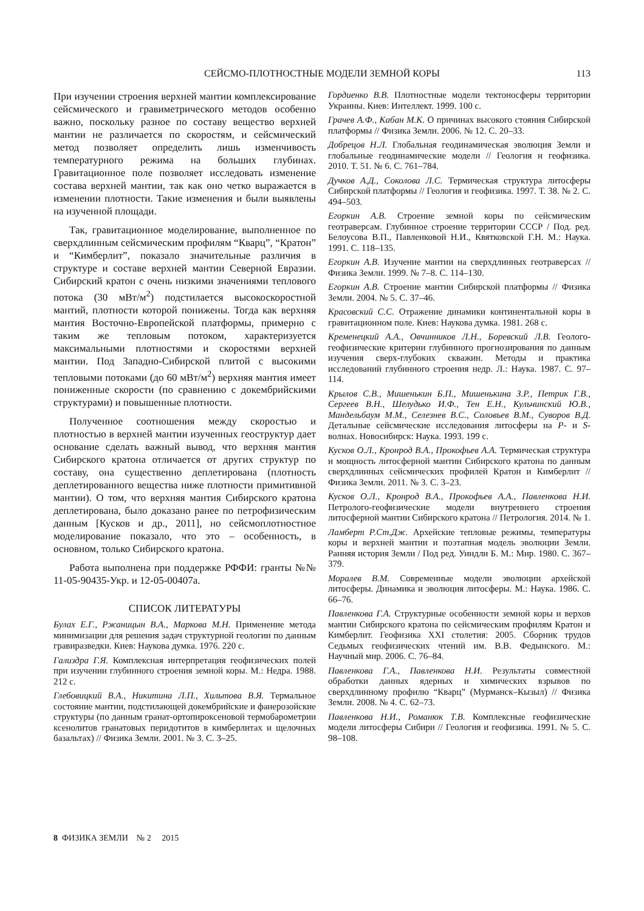СЕЙСМО-ПЛОТНОСТНЫЕ МОДЕЛИ ЗЕМНОЙ КОРЫ
113
При изучении строения верхней мантии комплексирование сейсмического и гравиметрического методов особенно важно, поскольку разное по составу вещество верхней мантии не различается по скоростям, и сейсмический метод позволяет определить лишь изменчивость температурного режима на больших глубинах. Гравитационное поле позволяет исследовать изменение состава верхней мантии, так как оно четко выражается в изменении плотности. Такие изменения и были выявлены на изученной площади.
Так, гравитационное моделирование, выполненное по сверхдлинным сейсмическим профилям “Кварц”, “Кратон” и “Кимберлит”, показало значительные различия в структуре и составе верхней мантии Северной Евразии. Сибирский кратон с очень низкими значениями теплового потока (30 мВт/м<sup>2</sup>) подстилается высокоскоростной мантий, плотности которой понижены. Тогда как верхняя мантия Восточно-Европейской платформы, примерно с таким же тепловым потоком, характеризуется максимальными плотностями и скоростями верхней мантии. Под Западно-Сибирской плитой с высокими тепловыми потоками (до 60 мВт/м<sup>2</sup>) верхняя мантия имеет пониженные скорости (по сравнению с докембрийскими структурами) и повышенные плотности.
Полученное соотношения между скоростью и плотностью в верхней мантии изученных геоструктур дает основание сделать важный вывод, что верхняя мантия Сибирского кратона отличается от других структур по составу, она существенно деплетирована (плотность деплетированного вещества ниже плотности примитивной мантии). О том, что верхняя мантия Сибирского кратона деплетирована, было доказано ранее по петрофизическим данным [Кусков и др., 2011], но сейсмоплотностное моделирование показало, что это – особенность, в основном, только Сибирского кратона.
Работа выполнена при поддержке РФФИ: гранты №№ 11-05-90435-Укр. и 12-05-00407а.
СПИСОК ЛИТЕРАТУРЫ
Булах Е.Г., Ржаницын В.А., Маркова М.Н. Применение метода минимизации для решения задач структурной геологии по данным гравиразведки. Киев: Наукова думка. 1976. 220 с.
Гализдра Г.Я. Комплексная интерпретация геофизических полей при изучении глубинного строения земной коры. М.: Недра. 1988. 212 с.
Глебовицкий В.А., Никитина Л.П., Хильтова В.Я. Термальное состояние мантии, подстилающей докембрийские и фанерозойские структуры (по данным гранат-ортопироксеновой термобарометрии ксенолитов гранатовых перидотитов в кимберлитах и щелочных базальтах) // Физика Земли. 2001. № 3. С. 3–25.
Гордиенко В.В. Плотностные модели тектоносферы территории Украины. Киев: Интеллект. 1999. 100 с.
Грачев А.Ф., Кабан М.К. О причинах высокого стояния Сибирской платформы // Физика Земли. 2006. № 12. С. 20–33.
Добрецов Н.Л. Глобальная геодинамическая эволюция Земли и глобальные геодинамические модели // Геология и геофизика. 2010. Т. 51. № 6. С. 761–784.
Дучков А.Д., Соколова Л.С. Термическая структура литосферы Сибирской платформы // Геология и геофизика. 1997. Т. 38. № 2. С. 494–503.
Егоркин А.В. Строение земной коры по сейсмическим геотраверсам. Глубинное строение территории СССР / Под. ред. Белоусова В.П., Павленковой Н.И., Квятковской Г.Н. М.: Наука. 1991. С. 118–135.
Егоркин А.В. Изучение мантии на сверхдлинных геотраверсах // Физика Земли. 1999. № 7–8. С. 114–130.
Егоркин А.В. Строение мантии Сибирской платформы // Физика Земли. 2004. № 5. С. 37–46.
Красовский С.С. Отражение динамики континентальной коры в гравитационном поле. Киев: Наукова думка. 1981. 268 с.
Кременецкий А.А., Овчинников Л.Н., Боревский Л.В. Геолого-геофизические критерии глубинного прогнозирования по данным изучения сверх-глубоких скважин. Методы и практика исследований глубинного строения недр. Л.: Наука. 1987. С. 97–114.
Крылов С.В., Мишенькин Б.П., Мишенькина З.Р., Петрик Г.В., Сергеев В.Н., Шелудько И.Ф., Тен Е.Н., Кульчинский Ю.В., Мандельбаум М.М., Селезнев В.С., Соловьев В.М., Суворов В.Д. Детальные сейсмические исследования литосферы на P- и S-волнах. Новосибирск: Наука. 1993. 199 с.
Кусков О.Л., Кронрод В.А., Прокофьев А.А. Термическая структура и мощность литосферной мантии Сибирского кратона по данным сверхдлинных сейсмических профилей Кратон и Кимберлит // Физика Земли. 2011. № 3. С. 3–23.
Кусков О.Л., Кронрод В.А., Прокофьев А.А., Павленкова Н.И. Петролого-геофизические модели внутреннего строения литосферной мантии Сибирского кратона // Петрология. 2014. № 1.
Ламберт Р.Ст.Дж. Архейские тепловые режимы, температуры коры и верхней мантии и поэтапная модель эволюции Земли. Ранняя история Земли / Под ред. Уиндли Б. М.: Мир. 1980. С. 367–379.
Моралев В.М. Современные модели эволюции архейской литосферы. Динамика и эволюция литосферы. М.: Наука. 1986. С. 66–76.
Павленкова Г.А. Структурные особенности земной коры и верхов мантии Сибирского кратона по сейсмическим профилям Кратон и Кимберлит. Геофизика XXI столетия: 2005. Сборник трудов Седьмых геофизических чтений им. В.В. Федынского. М.: Научный мир. 2006. С. 76–84.
Павленкова Г.А., Павленкова Н.И. Результаты совместной обработки данных ядерных и химических взрывов по сверхдлинному профилю “Кварц” (Мурманск–Кызыл) // Физика Земли. 2008. № 4. С. 62–73.
Павленкова Н.И., Романюк Т.В. Комплексные геофизические модели литосферы Сибири // Геология и геофизика. 1991. № 5. С. 98–108.
8 ФИЗИКА ЗЕМЛИ № 2 2015